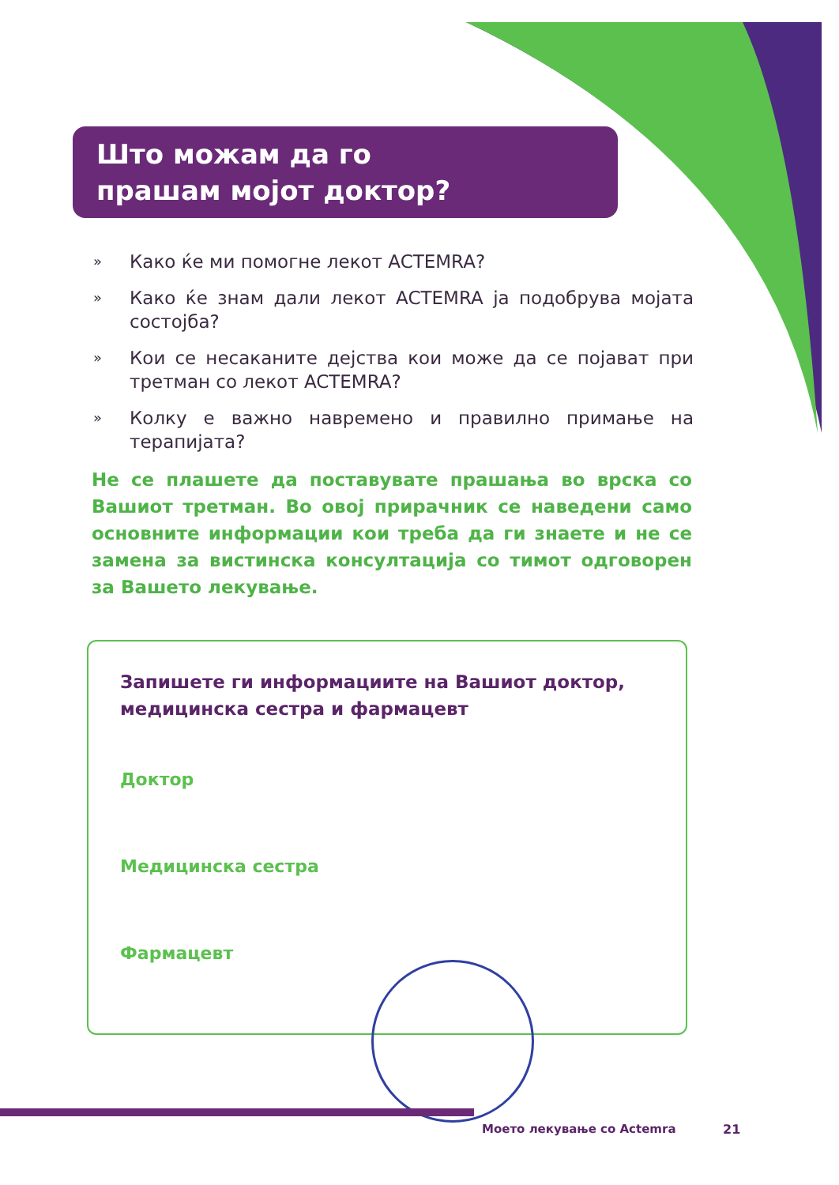Што можам да го
прашам мојот доктор?
» Како ќе ми помогне лекот ACTEMRA?
» Како ќе знам дали лекот ACTEMRA ја подобрува мојата состојба?
» Кои се несаканите дејства кои може да се појават при третман со лекот ACTEMRA?
» Колку е важно навремено и правилно примање на терапијата?
Не се плашете да поставувате прашања во врска со Вашиот третман. Во овој прирачник се наведени само основните информации кои треба да ги знаете и не се замена за вистинска консултација со тимот одговорен за Вашето лекување.
Запишете ги информациите на Вашиот доктор, медицинска сестра и фармацевт
Доктор
Медицинска сестра
Фармацевт
Моето лекување со Actemra 21